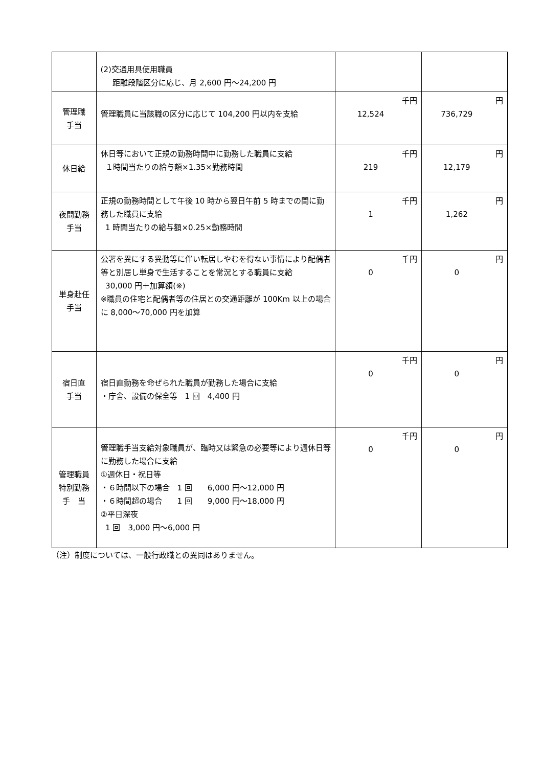| | (2)交通用具使用職員 距離段階区分に応じ、月 2,600 円～24,200 円 | | |
| 管理職 手当 | 管理職員に当該職の区分に応じて 104,200 円以内を支給 | 千円 12,524 | 円 736,729 |
| 休日給 | 休日等において正規の勤務時間中に勤務した職員に支給 １時間当たりの給与額×1.35×勤務時間 | 千円 219 | 円 12,179 |
| 夜間勤務 手当 | 正規の勤務時間として午後 10 時から翌日午前 5 時までの間に勤務した職員に支給 1 時間当たりの給与額×0.25×勤務時間 | 千円 1 | 円 1,262 |
| 単身赴任 手当 | 公署を異にする異動等に伴い転居しやむを得ない事情により配偶者等と別居し単身で生活することを常況とする職員に支給 30,000 円＋加算額(※) ※職員の住宅と配偶者等の住居との交通距離が 100Km 以上の場合に 8,000～70,000 円を加算 | 千円 0 | 円 0 |
| 宿日直 手当 | 宿日直勤務を命ぜられた職員が勤務した場合に支給 ・庁舎、設備の保全等 1 回 4,400 円 | 千円 0 | 円 0 |
| 管理職員 特別勤務 手 当 | 管理職手当支給対象職員が、臨時又は緊急の必要等により週休日等に勤務した場合に支給 ①週休日・祝日等 ・６時間以下の場合 1 回 6,000 円～12,000 円 ・６時間超の場合 1 回 9,000 円～18,000 円 ②平日深夜 1 回 3,000 円～6,000 円 | 千円 0 | 円 0 |
（注）制度については、一般行政職との異同はありません。